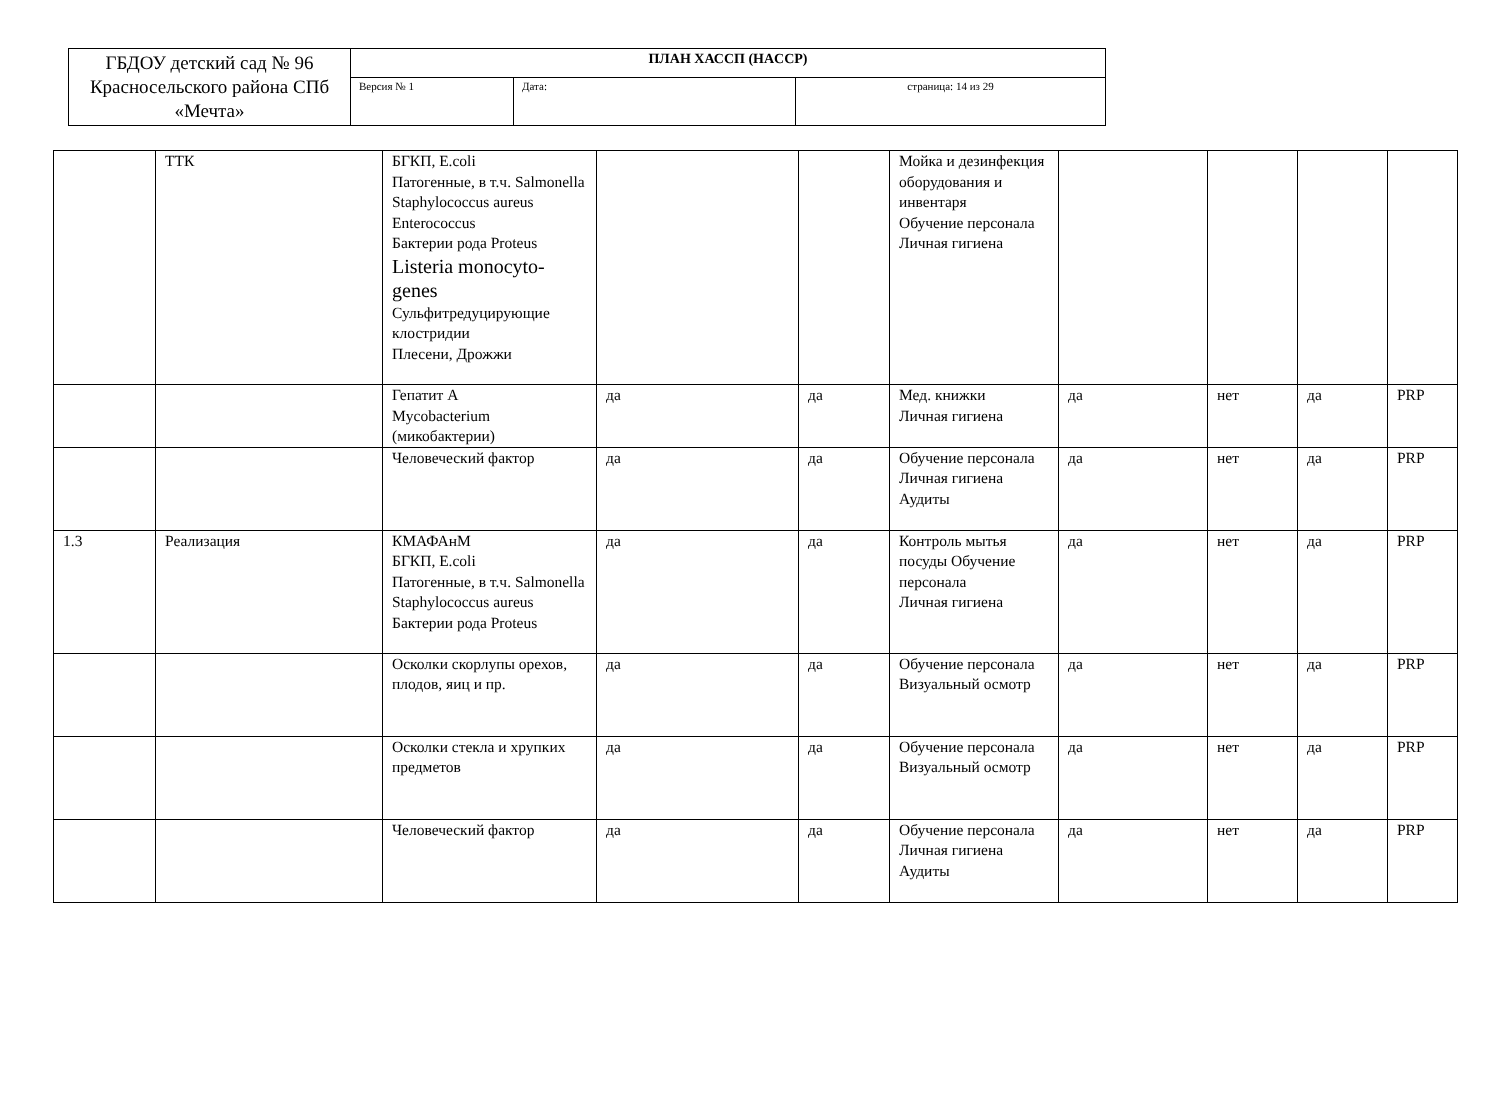| ГБДОУ детский сад № 96 Красносельского района СПб «Мечта» | ПЛАН ХАССП (HACCP) | | |
| | Версия № 1 | Дата: | страница: 14 из 29 |
| | ТТК | БГКП, E.coli Патогенные, в т.ч. Salmonella Staphylococcus aureus Enterococcus Бактерии рода Proteus Listeria monocyto-genes Сульфитредуцирующие клостридии Плесени, Дрожжи | | | Мойка и дезинфекция оборудования и инвентаря Обучение персонала Личная гигиена | | | | |
| | | Гепатит А Mycobacterium (микобактерии) | да | да | Мед. книжки Личная гигиена | да | нет | да | PRP |
| | | Человеческий фактор | да | да | Обучение персонала Личная гигиена Аудиты | да | нет | да | PRP |
| 1.3 | Реализация | КМАФАнМ БГКП, E.coli Патогенные, в т.ч. Salmonella Staphylococcus aureus Бактерии рода Proteus | да | да | Контроль мытья посуды Обучение персонала Личная гигиена | да | нет | да | PRP |
| | | Осколки скорлупы орехов, плодов, яиц и пр. | да | да | Обучение персонала Визуальный осмотр | да | нет | да | PRP |
| | | Осколки стекла и хрупких предметов | да | да | Обучение персонала Визуальный осмотр | да | нет | да | PRP |
| | | Человеческий фактор | да | да | Обучение персонала Личная гигиена Аудиты | да | нет | да | PRP |